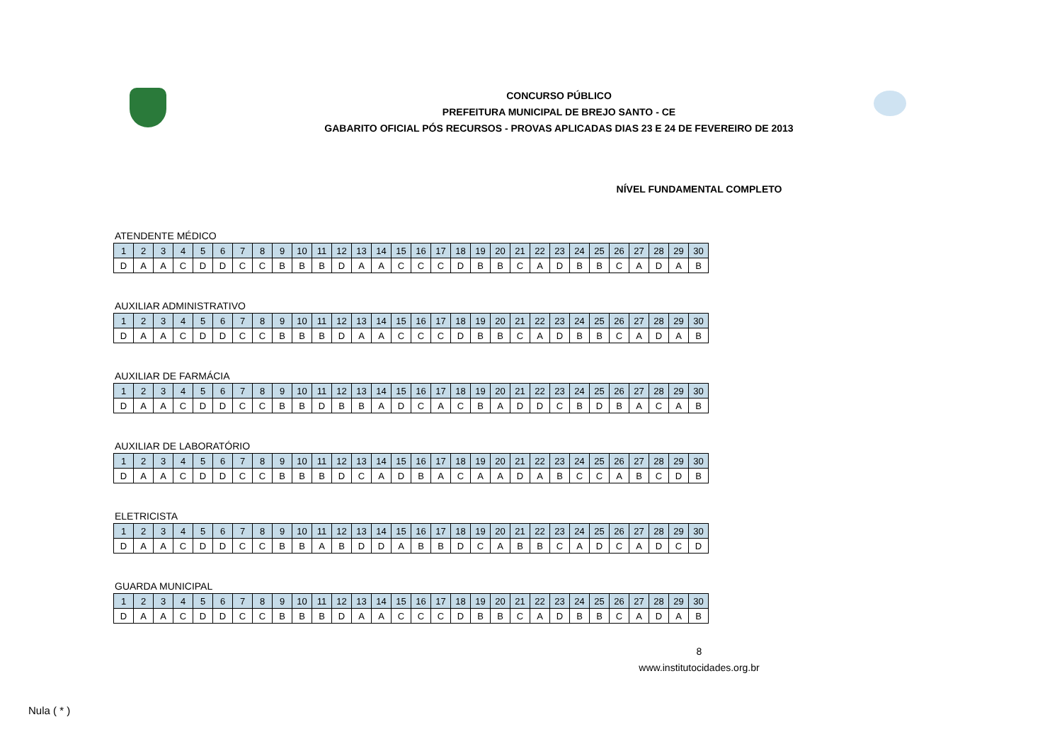CONCURSO PÚBLICO
PREFEITURA MUNICIPAL DE BREJO SANTO - CE
GABARITO OFICIAL PÓS RECURSOS - PROVAS APLICADAS DIAS 23 E 24 DE FEVEREIRO DE 2013
NÍVEL FUNDAMENTAL COMPLETO
ATENDENTE MÉDICO
| 1 | 2 | 3 | 4 | 5 | 6 | 7 | 8 | 9 | 10 | 11 | 12 | 13 | 14 | 15 | 16 | 17 | 18 | 19 | 20 | 21 | 22 | 23 | 24 | 25 | 26 | 27 | 28 | 29 | 30 |
| D | A | A | C | D | D | C | C | B | B | B | D | A | A | C | C | C | D | B | B | C | A | D | B | B | C | A | D | A | B |
AUXILIAR ADMINISTRATIVO
| 1 | 2 | 3 | 4 | 5 | 6 | 7 | 8 | 9 | 10 | 11 | 12 | 13 | 14 | 15 | 16 | 17 | 18 | 19 | 20 | 21 | 22 | 23 | 24 | 25 | 26 | 27 | 28 | 29 | 30 |
| D | A | A | C | D | D | C | C | B | B | B | D | A | A | C | C | C | D | B | B | C | A | D | B | B | C | A | D | A | B |
AUXILIAR DE FARMÁCIA
| 1 | 2 | 3 | 4 | 5 | 6 | 7 | 8 | 9 | 10 | 11 | 12 | 13 | 14 | 15 | 16 | 17 | 18 | 19 | 20 | 21 | 22 | 23 | 24 | 25 | 26 | 27 | 28 | 29 | 30 |
| D | A | A | C | D | D | C | C | B | B | D | B | B | A | D | C | A | C | B | A | D | D | C | B | D | B | A | C | A | B |
AUXILIAR DE LABORATÓRIO
| 1 | 2 | 3 | 4 | 5 | 6 | 7 | 8 | 9 | 10 | 11 | 12 | 13 | 14 | 15 | 16 | 17 | 18 | 19 | 20 | 21 | 22 | 23 | 24 | 25 | 26 | 27 | 28 | 29 | 30 |
| D | A | A | C | D | D | C | C | B | B | B | D | C | A | D | B | A | C | A | A | D | A | B | C | C | A | B | C | D | B |
ELETRICISTA
| 1 | 2 | 3 | 4 | 5 | 6 | 7 | 8 | 9 | 10 | 11 | 12 | 13 | 14 | 15 | 16 | 17 | 18 | 19 | 20 | 21 | 22 | 23 | 24 | 25 | 26 | 27 | 28 | 29 | 30 |
| D | A | A | C | D | D | C | C | B | B | A | B | D | D | A | B | B | D | C | A | B | B | C | A | D | C | A | D | C | D |
GUARDA MUNICIPAL
| 1 | 2 | 3 | 4 | 5 | 6 | 7 | 8 | 9 | 10 | 11 | 12 | 13 | 14 | 15 | 16 | 17 | 18 | 19 | 20 | 21 | 22 | 23 | 24 | 25 | 26 | 27 | 28 | 29 | 30 |
| D | A | A | C | D | D | C | C | B | B | B | D | A | A | C | C | C | D | B | B | C | A | D | B | B | C | A | D | A | B |
8
www.institutocidades.org.br
Nula ( * )